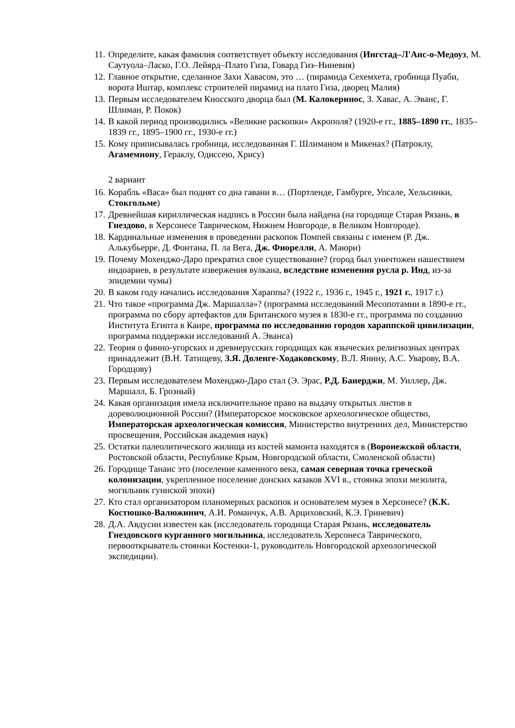11. Определите, какая фамилия соответствует объекту исследования (Ингстад–Л'Анс-о-Медоуз, М. Саутуола–Ласко, Г.О. Лейярд–Плато Гиза, Говард Гиз–Ниневия)
12. Главное открытие, сделанное Захи Хавасом, это … (пирамида Сехемхета, гробница Пуаби, ворота Иштар, комплекс строителей пирамид на плато Гиза, дворец Малия)
13. Первым исследователем Кносского дворца был (М. Калокеринос, З. Хавас, А. Эванс, Г. Шлиман, Р. Покок)
14. В какой период производились «Великие раскопки» Акрополя? (1920-е гг., 1885–1890 гг., 1835–1839 гг., 1895–1900 гг., 1930-е гг.)
15. Кому приписывалась гробница, исследованная Г. Шлиманом в Микенах? (Патроклу, Агамемнону, Гераклу, Одиссею, Хрису)
2 вариант
16. Корабль «Васа» был поднят со дна гавани в… (Портленде, Гамбурге, Упсале, Хельсинки, Стокгольме)
17. Древнейшая кириллическая надпись в России была найдена (на городище Старая Рязань, в Гнездово, в Херсонесе Таврическом, Нижнем Новгороде, в Великом Новгороде).
18. Кардинальные изменения в проведении раскопок Помпей связаны с именем (Р. Дж. Алькубьерре, Д. Фонтана, П. ла Вега, Дж. Фиорелли, А. Маюри)
19. Почему Мохенджо-Даро прекратил свое существование? (город был уничтожен нашествием индоариев, в результате извержения вулкана, вследствие изменения русла р. Инд, из-за эпидемии чумы)
20. В каком году начались исследования Хараппы? (1922 г., 1936 г., 1945 г., 1921 г., 1917 г.)
21. Что такое «программа Дж. Маршалла»? (программа исследований Месопотамии в 1890-е гг., программа по сбору артефактов для Британского музея в 1830-е гг., программа по созданию Института Египта в Каире, программа по исследованию городов хараппской цивилизации, программа поддержки исследований А. Эванса)
22. Теория о финно-угорских и древнерусских городищах как языческих религиозных центрах принадлежит (В.Н. Татищеву, З.Я. Доленге-Ходаковскому, В.Л. Янину, А.С. Уварову, В.А. Городцову)
23. Первым исследователем Мохенджо-Даро стал (Э. Эрас, Р.Д. Банерджи, М. Уиллер, Дж. Маршалл, Б. Грозный)
24. Какая организация имела исключительное право на выдачу открытых листов в дореволюционной России? (Императорское московское археологическое общество, Императорская археологическая комиссия, Министерство внутренних дел, Министерство просвещения, Российская академия наук)
25. Остатки палеолитического жилища из костей мамонта находятся в (Воронежской области, Ростовской области, Республике Крым, Новгородской области, Смоленской области)
26. Городище Танаис это (поселение каменного века, самая северная точка греческой колонизации, укрепленное поселение донских казаков XVI в., стоянка эпохи мезолита, могильник гуннской эпохи)
27. Кто стал организатором планомерных раскопок и основателем музея в Херсонесе? (К.К. Костюшко-Валюжинич, А.И. Романчук, А.В. Арциховский, К.Э. Гриневич)
28. Д.А. Авдусин известен как (исследователь городища Старая Рязань, исследователь Гнездовского курганного могильника, исследователь Херсонеса Таврического, первооткрыватель стоянки Костенки-1, руководитель Новгородской археологической экспедиции).